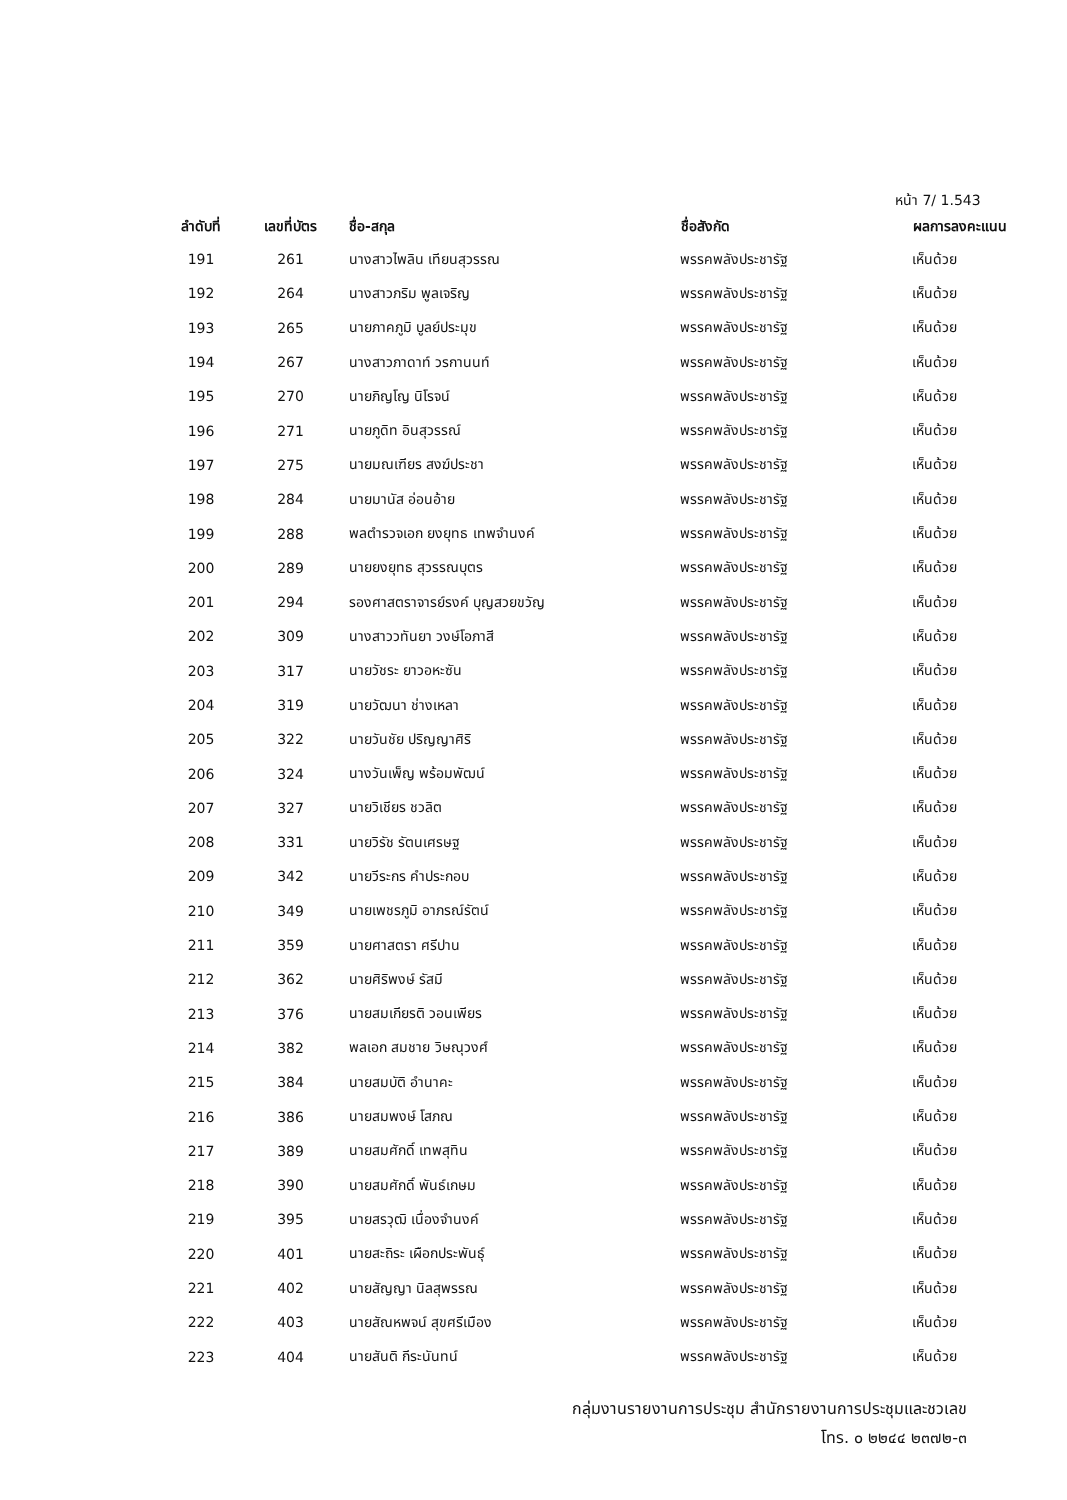หน้า 7/ 1.543
| ลำดับที่ | เลขที่บัตร | ชื่อ-สกุล | ชื่อสังกัด | ผลการลงคะแนน |
| --- | --- | --- | --- | --- |
| 191 | 261 | นางสาวไพลิน เทียนสุวรรณ | พรรคพลังประชารัฐ | เห็นด้วย |
| 192 | 264 | นางสาวภริม พูลเจริญ | พรรคพลังประชารัฐ | เห็นด้วย |
| 193 | 265 | นายภาคภูมิ บูลย์ประมุข | พรรคพลังประชารัฐ | เห็นด้วย |
| 194 | 267 | นางสาวภาดาท์ วรกานนท์ | พรรคพลังประชารัฐ | เห็นด้วย |
| 195 | 270 | นายภิญโญ นิโรจน์ | พรรคพลังประชารัฐ | เห็นด้วย |
| 196 | 271 | นายภูดิท อินสุวรรณ์ | พรรคพลังประชารัฐ | เห็นด้วย |
| 197 | 275 | นายมณเฑียร สงฆ์ประชา | พรรคพลังประชารัฐ | เห็นด้วย |
| 198 | 284 | นายมานัส อ่อนอ้าย | พรรคพลังประชารัฐ | เห็นด้วย |
| 199 | 288 | พลตำรวจเอก ยงยุทธ เทพจำนงค์ | พรรคพลังประชารัฐ | เห็นด้วย |
| 200 | 289 | นายยงยุทธ สุวรรณบุตร | พรรคพลังประชารัฐ | เห็นด้วย |
| 201 | 294 | รองศาสตราจารย์รงค์ บุญสวยขวัญ | พรรคพลังประชารัฐ | เห็นด้วย |
| 202 | 309 | นางสาววทันยา วงษ์โอภาสี | พรรคพลังประชารัฐ | เห็นด้วย |
| 203 | 317 | นายวัชระ ยาวอหะซัน | พรรคพลังประชารัฐ | เห็นด้วย |
| 204 | 319 | นายวัฒนา ช่างเหลา | พรรคพลังประชารัฐ | เห็นด้วย |
| 205 | 322 | นายวันชัย ปริญญาศิริ | พรรคพลังประชารัฐ | เห็นด้วย |
| 206 | 324 | นางวันเพ็ญ พร้อมพัฒน์ | พรรคพลังประชารัฐ | เห็นด้วย |
| 207 | 327 | นายวิเชียร ชวลิต | พรรคพลังประชารัฐ | เห็นด้วย |
| 208 | 331 | นายวิรัช รัตนเศรษฐ | พรรคพลังประชารัฐ | เห็นด้วย |
| 209 | 342 | นายวีระกร คำประกอบ | พรรคพลังประชารัฐ | เห็นด้วย |
| 210 | 349 | นายเพชรภูมิ อาภรณ์รัตน์ | พรรคพลังประชารัฐ | เห็นด้วย |
| 211 | 359 | นายศาสตรา ศรีปาน | พรรคพลังประชารัฐ | เห็นด้วย |
| 212 | 362 | นายศิริพงษ์ รัสมี | พรรคพลังประชารัฐ | เห็นด้วย |
| 213 | 376 | นายสมเกียรติ วอนเพียร | พรรคพลังประชารัฐ | เห็นด้วย |
| 214 | 382 | พลเอก สมชาย วิษณุวงศ์ | พรรคพลังประชารัฐ | เห็นด้วย |
| 215 | 384 | นายสมบัติ อำนาคะ | พรรคพลังประชารัฐ | เห็นด้วย |
| 216 | 386 | นายสมพงษ์ โสภณ | พรรคพลังประชารัฐ | เห็นด้วย |
| 217 | 389 | นายสมศักดิ์ เทพสุทิน | พรรคพลังประชารัฐ | เห็นด้วย |
| 218 | 390 | นายสมศักดิ์ พันธ์เกษม | พรรคพลังประชารัฐ | เห็นด้วย |
| 219 | 395 | นายสรวุฒิ เนื่องจำนงค์ | พรรคพลังประชารัฐ | เห็นด้วย |
| 220 | 401 | นายสะถิระ เผือกประพันธุ์ | พรรคพลังประชารัฐ | เห็นด้วย |
| 221 | 402 | นายสัญญา นิลสุพรรณ | พรรคพลังประชารัฐ | เห็นด้วย |
| 222 | 403 | นายสัณหพจน์ สุขศรีเมือง | พรรคพลังประชารัฐ | เห็นด้วย |
| 223 | 404 | นายสันติ กีระนันทน์ | พรรคพลังประชารัฐ | เห็นด้วย |
กลุ่มงานรายงานการประชุม สำนักรายงานการประชุมและชวเลข
โทร. ๐ ๒๒๔๔ ๒๓๗๒-๓